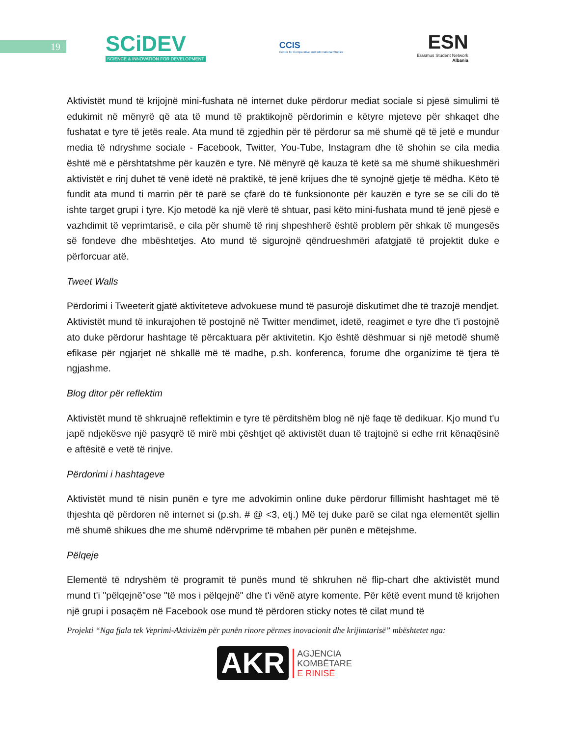19
SCiDEV
SCIENCE & INNOVATION FOR DEVELOPMENT
CCIS
Center for Comparative and International Studies
ESN
Erasmus Student Network
Albania
Aktivistët mund të krijojnë mini-fushata në internet duke përdorur mediat sociale si pjesë simulimi të edukimit në mënyrë që ata të mund të praktikojnë përdorimin e këtyre mjeteve për shkaqet dhe fushatat e tyre të jetës reale. Ata mund të zgjedhin për të përdorur sa më shumë që të jetë e mundur media të ndryshme sociale - Facebook, Twitter, You-Tube, Instagram dhe të shohin se cila media është më e përshtatshme për kauzën e tyre. Në mënyrë që kauza të ketë sa më shumë shikueshmëri aktivistët e rinj duhet të venë idetë në praktikë, të jenë krijues dhe të synojnë gjetje të mëdha. Këto të fundit ata mund ti marrin për të parë se çfarë do të funksiononte për kauzën e tyre se se cili do të ishte target grupi i tyre. Kjo metodë ka një vlerë të shtuar, pasi këto mini-fushata mund të jenë pjesë e vazhdimit të veprimtarisë, e cila për shumë të rinj shpeshherë është problem për shkak të mungesës së fondeve dhe mbështetjes. Ato mund të sigurojnë qëndrueshmëri afatgjatë të projektit duke e përforcuar atë.
Tweet Walls
Përdorimi i Tweeterit gjatë aktiviteteve advokuese mund të pasurojë diskutimet dhe të trazojë mendjet. Aktivistët mund të inkurajohen të postojnë në Twitter mendimet, idetë, reagimet e tyre dhe t'i postojnë ato duke përdorur hashtage të përcaktuara për aktivitetin. Kjo është dëshmuar si një metodë shumë efikase për ngjarjet në shkallë më të madhe, p.sh. konferenca, forume dhe organizime të tjera të ngjashme.
Blog ditor për reflektim
Aktivistët mund të shkruajnë reflektimin e tyre të përditshëm blog në një faqe të dedikuar. Kjo mund t'u japë ndjekësve një pasyqrë të mirë mbi çështjet që aktivistët duan të trajtojnë si edhe rrit kënaqësinë e aftësitë e vetë të rinjve.
Përdorimi i hashtageve
Aktivistët mund të nisin punën e tyre me advokimin online duke përdorur fillimisht hashtaget më të thjeshta që përdoren në internet si (p.sh. # @ <3, etj.) Më tej duke parë se cilat nga elementët sjellin më shumë shikues dhe me shumë ndërvprime të mbahen për punën e mëtejshme.
Pëlqeje
Elementë të ndryshëm të programit të punës mund të shkruhen në flip-chart dhe aktivistët mund mund t'i "pëlqejnë"ose "të mos i pëlqejnë" dhe t'i vënë atyre komente. Për këtë event mund të krijohen një grupi i posaçëm në Facebook ose mund të përdoren sticky notes të cilat mund të
Projekti “Nga fjala tek Veprimi-Aktivizëm për punën rinore përmes inovacionit dhe krijimtarisë” mbështetet nga:
AKR
AGJENCIA
KOMBËTARE
E RINISË